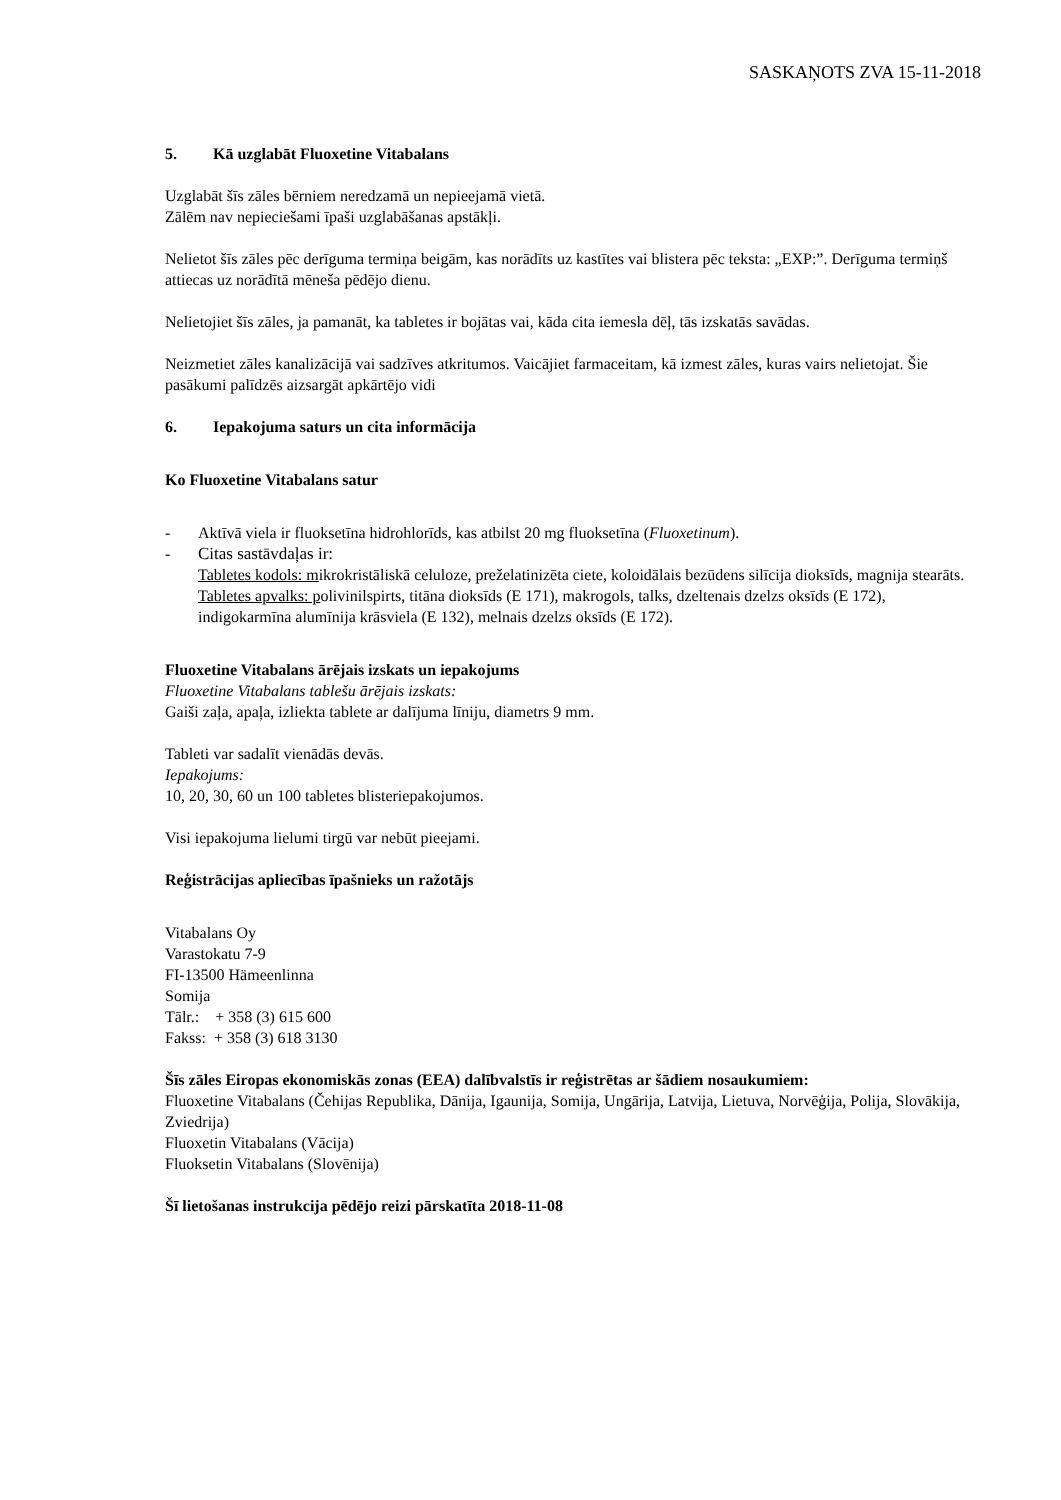SASKAŅOTS ZVA 15-11-2018
5. Kā uzglabāt Fluoxetine Vitabalans
Uzglabāt šīs zāles bērniem neredzamā un nepieejamā vietā.
Zālēm nav nepieciešami īpaši uzglabāšanas apstākļi.
Nelietot šīs zāles pēc derīguma termiņa beigām, kas norādīts uz kastītes vai blistera pēc teksta: „EXP:”. Derīguma termiņš attiecas uz norādītā mēneša pēdējo dienu.
Nelietojiet šīs zāles, ja pamanāt, ka tabletes ir bojātas vai, kāda cita iemesla dēļ, tās izskatās savādas.
Neizmetiet zāles kanalizācijā vai sadzīves atkritumos. Vaicājiet farmaceitam, kā izmest zāles, kuras vairs nelietojat. Šie pasākumi palīdzēs aizsargāt apkārtējo vidi
6. Iepakojuma saturs un cita informācija
Ko Fluoxetine Vitabalans satur
- Aktīvā viela ir fluoksetīna hidrohlorīds, kas atbilst 20 mg fluoksetīna (Fluoxetinum).
- Citas sastāvdaļas ir:
Tabletes kodols: mikrokristāliskā celuloze, preželatinizēta ciete, koloidālais bezūdens silīcija dioksīds, magnija stearāts.
Tabletes apvalks: polivinilspirts, titāna dioksīds (E 171), makrogols, talks, dzeltenais dzelzs oksīds (E 172), indigokarmīna alumīnija krāsviela (E 132), melnais dzelzs oksīds (E 172).
Fluoxetine Vitabalans ārējais izskats un iepakojums
Fluoxetine Vitabalans tablešu ārējais izskats:
Gaiši zaļa, apaļa, izliekta tablete ar dalījuma līniju, diametrs 9 mm.
Tableti var sadalīt vienādās devās.
Iepakojums:
10, 20, 30, 60 un 100 tabletes blisteriepakojumos.
Visi iepakojuma lielumi tirgū var nebūt pieejami.
Reģistrācijas apliecības īpašnieks un ražotājs
Vitabalans Oy
Varastokatu 7-9
FI-13500 Hämeenlinna
Somija
Tālr.: + 358 (3) 615 600
Fakss: + 358 (3) 618 3130
Šīs zāles Eiropas ekonomiskās zonas (EEA) dalībvalstīs ir reģistrētas ar šādiem nosaukumiem:
Fluoxetine Vitabalans (Čehijas Republika, Dānija, Igaunija, Somija, Ungārija, Latvija, Lietuva, Norvēģija, Polija, Slovākija, Zviedrija)
Fluoxetin Vitabalans (Vācija)
Fluoksetin Vitabalans (Slovēnija)
Šī lietošanas instrukcija pēdējo reizi pārskatīta 2018-11-08